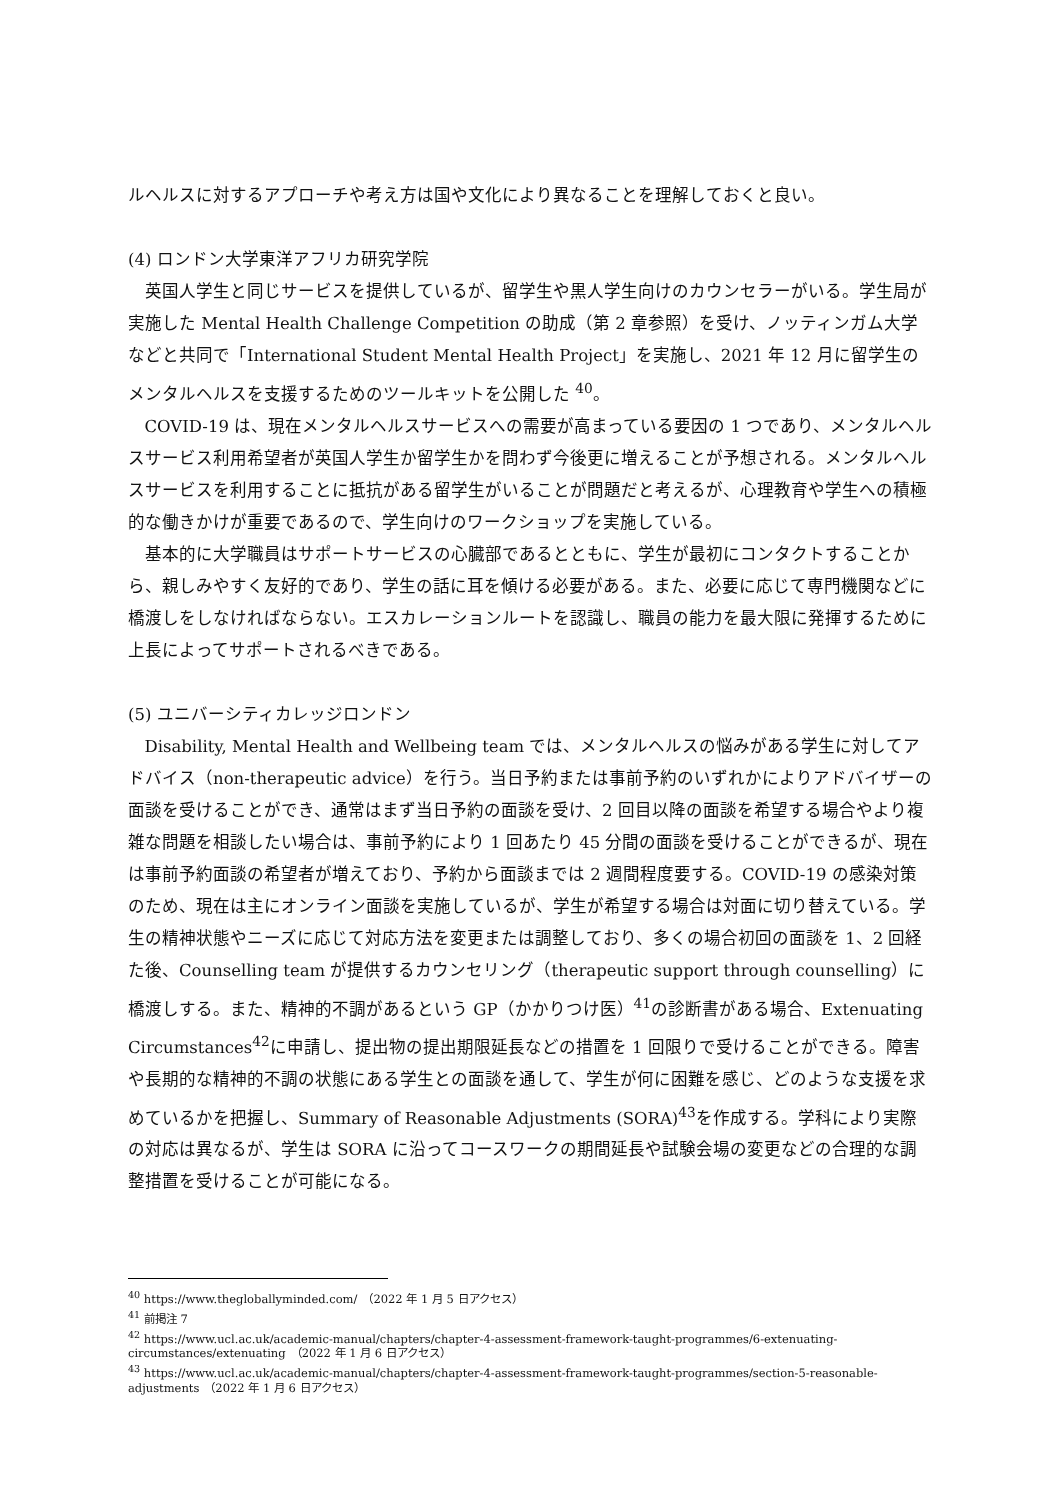ルヘルスに対するアプローチや考え方は国や文化により異なることを理解しておくと良い。
(4) ロンドン大学東洋アフリカ研究学院
英国人学生と同じサービスを提供しているが、留学生や黒人学生向けのカウンセラーがいる。学生局が実施した Mental Health Challenge Competition の助成（第 2 章参照）を受け、ノッティンガム大学などと共同で「International Student Mental Health Project」を実施し、2021 年 12 月に留学生のメンタルヘルスを支援するためのツールキットを公開した <sup>40</sup>。
COVID-19 は、現在メンタルヘルスサービスへの需要が高まっている要因の 1 つであり、メンタルヘルスサービス利用希望者が英国人学生か留学生かを問わず今後更に増えることが予想される。メンタルヘルスサービスを利用することに抵抗がある留学生がいることが問題だと考えるが、心理教育や学生への積極的な働きかけが重要であるので、学生向けのワークショップを実施している。
基本的に大学職員はサポートサービスの心臓部であるとともに、学生が最初にコンタクトすることから、親しみやすく友好的であり、学生の話に耳を傾ける必要がある。また、必要に応じて専門機関などに橋渡しをしなければならない。エスカレーションルートを認識し、職員の能力を最大限に発揮するために上長によってサポートされるべきである。
(5) ユニバーシティカレッジロンドン
Disability, Mental Health and Wellbeing team では、メンタルヘルスの悩みがある学生に対してアドバイス（non-therapeutic advice）を行う。当日予約または事前予約のいずれかによりアドバイザーの面談を受けることができ、通常はまず当日予約の面談を受け、2 回目以降の面談を希望する場合やより複雑な問題を相談したい場合は、事前予約により 1 回あたり 45 分間の面談を受けることができるが、現在は事前予約面談の希望者が増えており、予約から面談までは 2 週間程度要する。COVID-19 の感染対策のため、現在は主にオンライン面談を実施しているが、学生が希望する場合は対面に切り替えている。学生の精神状態やニーズに応じて対応方法を変更または調整しており、多くの場合初回の面談を 1、2 回経た後、Counselling team が提供するカウンセリング（therapeutic support through counselling）に橋渡しする。また、精神的不調があるという GP（かかりつけ医）<sup>41</sup>の診断書がある場合、Extenuating Circumstances<sup>42</sup>に申請し、提出物の提出期限延長などの措置を 1 回限りで受けることができる。障害や長期的な精神的不調の状態にある学生との面談を通して、学生が何に困難を感じ、どのような支援を求めているかを把握し、Summary of Reasonable Adjustments (SORA)<sup>43</sup>を作成する。学科により実際の対応は異なるが、学生は SORA に沿ってコースワークの期間延長や試験会場の変更などの合理的な調整措置を受けることが可能になる。
<sup>40</sup> https://www.thegloballyminded.com/　（2022 年 1 月 5 日アクセス）
<sup>41</sup> 前掲注 7
<sup>42</sup> https://www.ucl.ac.uk/academic-manual/chapters/chapter-4-assessment-framework-taught-programmes/6-extenuating-circumstances/extenuating　（2022 年 1 月 6 日アクセス）
<sup>43</sup> https://www.ucl.ac.uk/academic-manual/chapters/chapter-4-assessment-framework-taught-programmes/section-5-reasonable-adjustments　（2022 年 1 月 6 日アクセス）